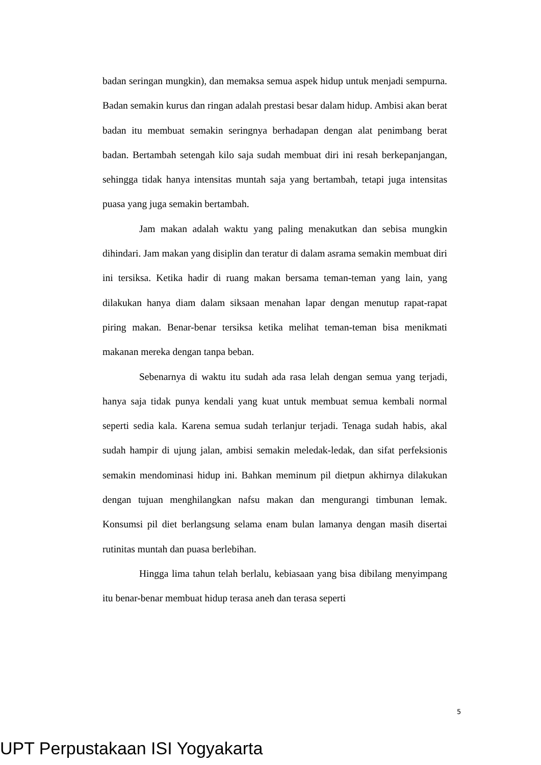badan seringan mungkin), dan memaksa semua aspek hidup untuk menjadi sempurna. Badan semakin kurus dan ringan adalah prestasi besar dalam hidup. Ambisi akan berat badan itu membuat semakin seringnya berhadapan dengan alat penimbang berat badan. Bertambah setengah kilo saja sudah membuat diri ini resah berkepanjangan, sehingga tidak hanya intensitas muntah saja yang bertambah, tetapi juga intensitas puasa yang juga semakin bertambah.
Jam makan adalah waktu yang paling menakutkan dan sebisa mungkin dihindari. Jam makan yang disiplin dan teratur di dalam asrama semakin membuat diri ini tersiksa. Ketika hadir di ruang makan bersama teman-teman yang lain, yang dilakukan hanya diam dalam siksaan menahan lapar dengan menutup rapat-rapat piring makan. Benar-benar tersiksa ketika melihat teman-teman bisa menikmati makanan mereka dengan tanpa beban.
Sebenarnya di waktu itu sudah ada rasa lelah dengan semua yang terjadi, hanya saja tidak punya kendali yang kuat untuk membuat semua kembali normal seperti sedia kala. Karena semua sudah terlanjur terjadi. Tenaga sudah habis, akal sudah hampir di ujung jalan, ambisi semakin meledak-ledak, dan sifat perfeksionis semakin mendominasi hidup ini. Bahkan meminum pil dietpun akhirnya dilakukan dengan tujuan menghilangkan nafsu makan dan mengurangi timbunan lemak. Konsumsi pil diet berlangsung selama enam bulan lamanya dengan masih disertai rutinitas muntah dan puasa berlebihan.
Hingga lima tahun telah berlalu, kebiasaan yang bisa dibilang menyimpang itu benar-benar membuat hidup terasa aneh dan terasa seperti
5
UPT Perpustakaan ISI Yogyakarta